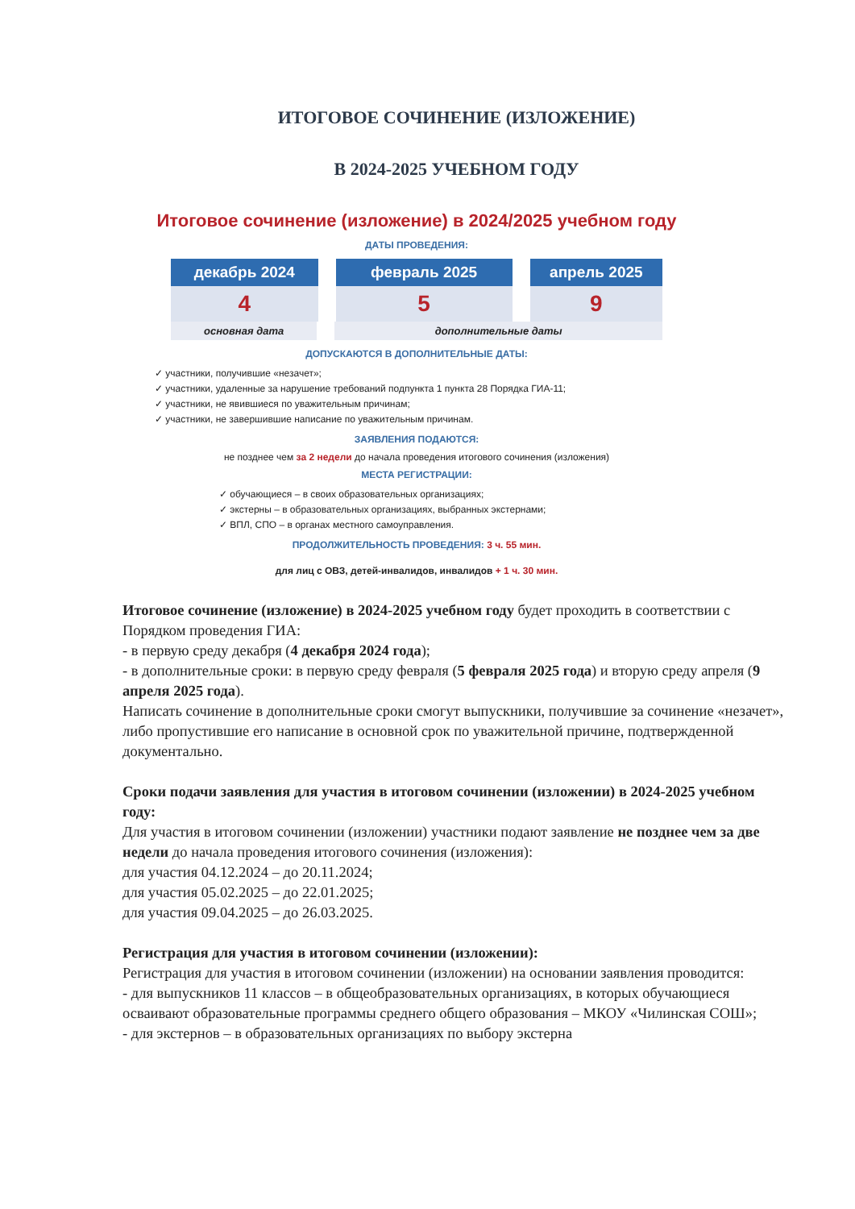ИТОГОВОЕ СОЧИНЕНИЕ (ИЗЛОЖЕНИЕ)
В 2024-2025 УЧЕБНОМ ГОДУ
Итоговое сочинение (изложение) в 2024/2025 учебном году
ДАТЫ ПРОВЕДЕНИЯ:
декабрь 2024
4
февраль 2025
5
апрель 2025
9
основная дата дополнительные даты
ДОПУСКАЮТСЯ В ДОПОЛНИТЕЛЬНЫЕ ДАТЫ:
✓ участники, получившие «незачет»;
✓ участники, удаленные за нарушение требований подпункта 1 пункта 28 Порядка ГИА-11;
✓ участники, не явившиеся по уважительным причинам;
✓ участники, не завершившие написание по уважительным причинам.
ЗАЯВЛЕНИЯ ПОДАЮТСЯ:
не позднее чем за 2 недели до начала проведения итогового сочинения (изложения)
МЕСТА РЕГИСТРАЦИИ:
✓ обучающиеся – в своих образовательных организациях;
✓ экстерны – в образовательных организациях, выбранных экстернами;
✓ ВПЛ, СПО – в органах местного самоуправления.
ПРОДОЛЖИТЕЛЬНОСТЬ ПРОВЕДЕНИЯ: 3 ч. 55 мин.
для лиц с ОВЗ, детей-инвалидов, инвалидов + 1 ч. 30 мин.
Итоговое сочинение (изложение) в 2024-2025 учебном году будет проходить в соответствии с Порядком проведения ГИА:
- в первую среду декабря (4 декабря 2024 года);
- в дополнительные сроки: в первую среду февраля (5 февраля 2025 года) и вторую среду апреля (9 апреля 2025 года).
Написать сочинение в дополнительные сроки смогут выпускники, получившие за сочинение «незачет», либо пропустившие его написание в основной срок по уважительной причине, подтвержденной документально.
Сроки подачи заявления для участия в итоговом сочинении (изложении) в 2024-2025 учебном году:
Для участия в итоговом сочинении (изложении) участники подают заявление не позднее чем за две недели до начала проведения итогового сочинения (изложения):
для участия 04.12.2024 – до 20.11.2024;
для участия 05.02.2025 – до 22.01.2025;
для участия 09.04.2025 – до 26.03.2025.
Регистрация для участия в итоговом сочинении (изложении):
Регистрация для участия в итоговом сочинении (изложении) на основании заявления проводится:
- для выпускников 11 классов – в общеобразовательных организациях, в которых обучающиеся осваивают образовательные программы среднего общего образования – МКОУ «Чилинская СОШ»;
- для экстернов – в образовательных организациях по выбору экстерна